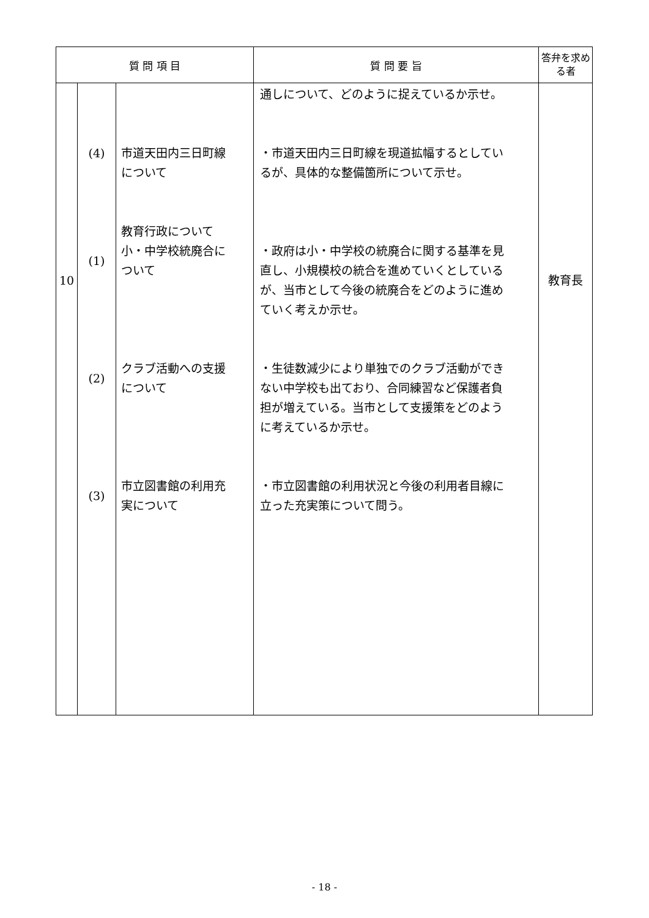| 質 問 項 目 | | | 質 問 要 旨 | 答弁を求める者 |
| --- | --- | --- | --- | --- |
| 10 | (4) (1) (2) (3) | 市道天田内三日町線 について 教育行政について 小・中学校統廃合に ついて クラブ活動への支援 について 市立図書館の利用充 実について | 通しについて、どのように捉えているか示せ。 ・市道天田内三日町線を現道拡幅するとしてい るが、具体的な整備箇所について示せ。 ・政府は小・中学校の統廃合に関する基準を見 直し、小規模校の統合を進めていくとしている が、当市として今後の統廃合をどのように進め ていく考えか示せ。 ・生徒数減少により単独でのクラブ活動ができ ない中学校も出ており、合同練習など保護者負 担が増えている。当市として支援策をどのよう に考えているか示せ。 ・市立図書館の利用状況と今後の利用者目線に 立った充実策について問う。 | 教育長 |
- 18 -